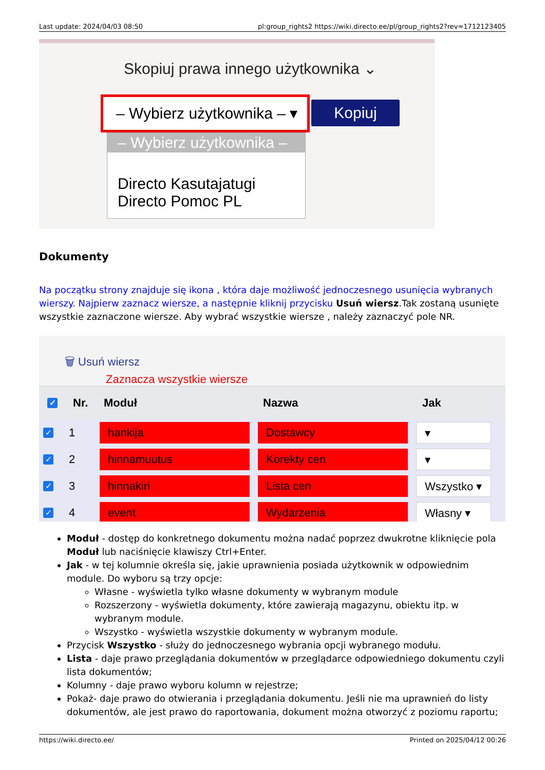Last update: 2024/04/03 08:50 pl:group_rights2 https://wiki.directo.ee/pl/group_rights2?rev=1712123405
Skopiuj prawa innego użytkownika ⌄
– Wybierz użytkownika – ▾
Kopiuj
– Wybierz użytkownika –
Directo Kasutajatugi
Directo Pomoc PL
Dokumenty
Na początku strony znajduje się ikona , która daje możliwość jednoczesnego usunięcia wybranych wierszy. Najpierw zaznacz wiersze, a następnie kliknij przycisku Usuń wiersz.Tak zostaną usunięte wszystkie zaznaczone wiersze. Aby wybrać wszystkie wiersze , należy zaznaczyć pole NR.
🗑 Usuń wiersz
Zaznacza wszystkie wiersze
✓ Nr. Moduł Nazwa Jak
✓ 1 hankija Dostawcy ▾
✓ 2 hinnamuutus Korekty cen ▾
✓ 3 hinnakiri Lista cen Wszystko ▾
✓ 4 event Wydarzenia Własny ▾
Moduł - dostęp do konkretnego dokumentu można nadać poprzez dwukrotne kliknięcie pola Moduł lub naciśnięcie klawiszy Ctrl+Enter.
Jak - w tej kolumnie określa się, jakie uprawnienia posiada użytkownik w odpowiednim module. Do wyboru są trzy opcje:
Własne - wyświetla tylko własne dokumenty w wybranym module
Rozszerzony - wyświetla dokumenty, które zawierają magazynu, obiektu itp. w wybranym module.
Wszystko - wyświetla wszystkie dokumenty w wybranym module.
Przycisk Wszystko - służy do jednoczesnego wybrania opcji wybranego modułu.
Lista - daje prawo przeglądania dokumentów w przeglądarce odpowiedniego dokumentu czyli lista dokumentów;
Kolumny - daje prawo wyboru kolumn w rejestrze;
Pokaż- daje prawo do otwierania i przeglądania dokumentu. Jeśli nie ma uprawnień do listy dokumentów, ale jest prawo do raportowania, dokument można otworzyć z poziomu raportu;
https://wiki.directo.ee/ Printed on 2025/04/12 00:26